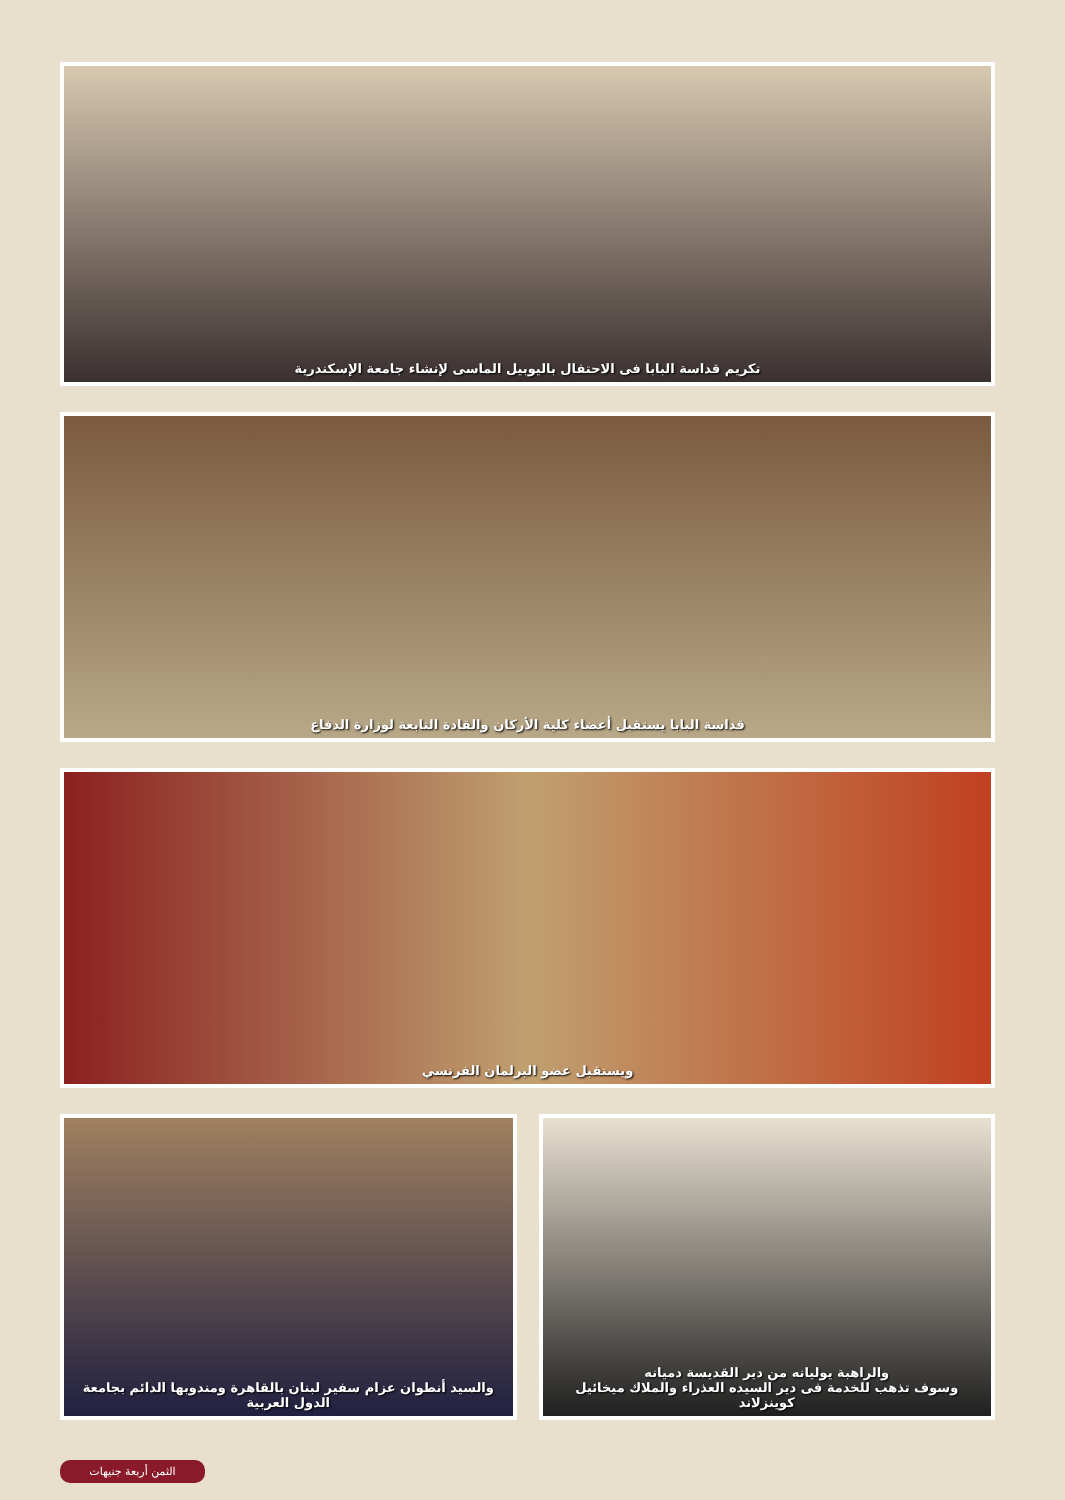تكريم قداسة البابا فى الاحتفال باليوبيل الماسى لإنشاء جامعة الإسكندرية
قداسة البابا يستقبل أعضاء كلية الأركان والقادة التابعة لوزارة الدفاع
ويستقبل عضو البرلمان الفرنسي
والسيد أنطوان عزام سفير لبنان بالقاهرة ومندوبها الدائم بجامعة الدول العربية
والراهبة يوليانه من دير القديسة دميانه
وسوف تذهب للخدمة فى دير السيده العذراء والملاك ميخائيل كوينزلاند
الثمن أربعة جنيهات